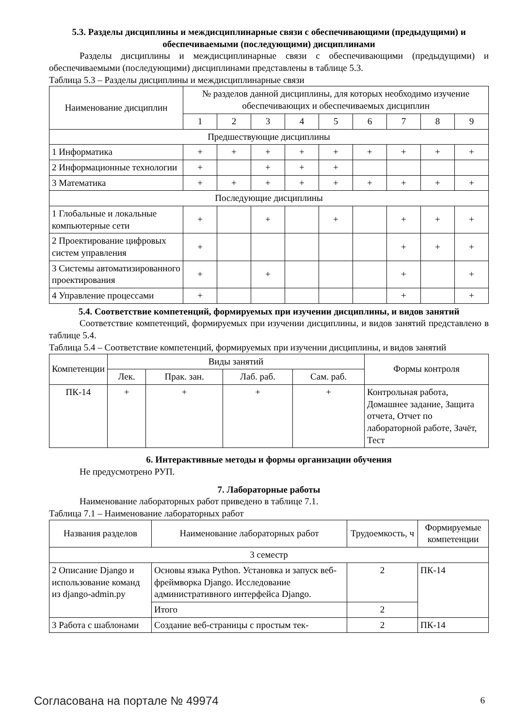5.3. Разделы дисциплины и междисциплинарные связи с обеспечивающими (предыдущими) и обеспечиваемыми (последующими) дисциплинами
Разделы дисциплины и междисциплинарные связи с обеспечивающими (предыдущими) и обеспечиваемыми (последующими) дисциплинами представлены в таблице 5.3.
Таблица 5.3 – Разделы дисциплины и междисциплинарные связи
| Наименование дисциплин | № разделов данной дисциплины, для которых необходимо изучение обеспечивающих и обеспечиваемых дисциплин | | | | | | | | |
| --- | --- | --- | --- | --- | --- | --- | --- | --- | --- |
| | 1 | 2 | 3 | 4 | 5 | 6 | 7 | 8 | 9 |
| Предшествующие дисциплины | | | | | | | | | |
| 1 Информатика | + | + | + | + | + | + | + | + | + |
| 2 Информационные технологии | + | | + | + | + | | | | |
| 3 Математика | + | + | + | + | + | + | + | + | + |
| Последующие дисциплины | | | | | | | | | |
| 1 Глобальные и локальные компьютерные сети | + | | + | | + | | + | + | + |
| 2 Проектирование цифровых систем управления | + | | | | | | + | + | + |
| 3 Системы автоматизированного проектирования | + | | + | | | | + | | + |
| 4 Управление процессами | + | | | | | | + | | + |
5.4. Соответствие компетенций, формируемых при изучении дисциплины, и видов занятий
Соответствие компетенций, формируемых при изучении дисциплины, и видов занятий представлено в таблице 5.4.
Таблица 5.4 – Соответствие компетенций, формируемых при изучении дисциплины, и видов занятий
| Компетенции | Виды занятий | | | | Формы контроля |
| --- | --- | --- | --- | --- | --- |
| | Лек. | Прак. зан. | Лаб. раб. | Сам. раб. | |
| ПК-14 | + | + | + | + | Контрольная работа, Домашнее задание, Защита отчета, Отчет по лабораторной работе, Зачёт, Тест |
6. Интерактивные методы и формы организации обучения
Не предусмотрено РУП.
7. Лабораторные работы
Наименование лабораторных работ приведено в таблице 7.1.
Таблица 7.1 – Наименование лабораторных работ
| Названия разделов | Наименование лабораторных работ | Трудоемкость, ч | Формируемые компетенции |
| --- | --- | --- | --- |
| 3 семестр | | | |
| 2 Описание Django и использование команд из django-admin.py | Основы языка Python. Установка и запуск веб-фреймворка Django. Исследование административного интерфейса Django. | 2 | ПК-14 |
| | Итого | 2 | |
| 3 Работа с шаблонами | Создание веб-страницы с простым тек- | 2 | ПК-14 |
Согласована на портале № 49974 6